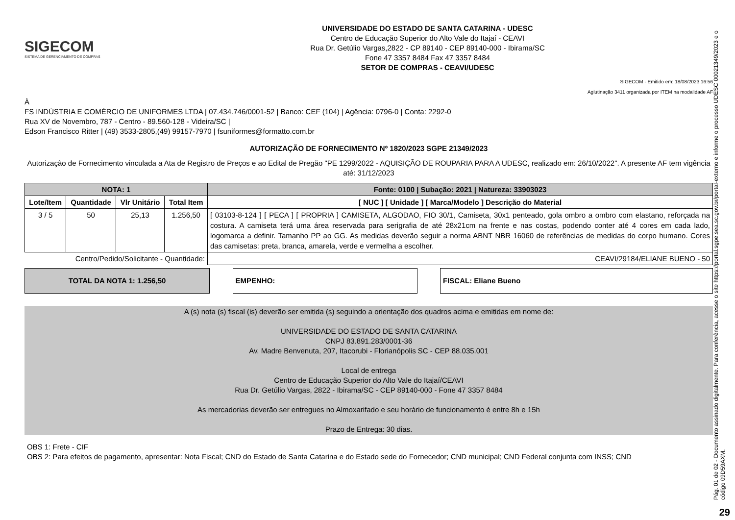SIGECOM
SISTEMA DE GERENCIAMENTO DE COMPRAS
UNIVERSIDADE DO ESTADO DE SANTA CATARINA - UDESC
Centro de Educação Superior do Alto Vale do Itajaí - CEAVI
Rua Dr. Getúlio Vargas,2822 - CP 89140 - CEP 89140-000 - Ibirama/SC
Fone 47 3357 8484 Fax 47 3357 8484
SETOR DE COMPRAS - CEAVI/UDESC
SIGECOM - Emitido em: 18/08/2023 16:56
Aglutinação 3411 organizada por ITEM na modalidade AF
À
FS INDÚSTRIA E COMÉRCIO DE UNIFORMES LTDA | 07.434.746/0001-52 | Banco: CEF (104) | Agência: 0796-0 | Conta: 2292-0
Rua XV de Novembro, 787 - Centro - 89.560-128 - Videira/SC |
Edson Francisco Ritter | (49) 3533-2805,(49) 99157-7970 | fsuniformes@formatto.com.br
AUTORIZAÇÃO DE FORNECIMENTO Nº 1820/2023 SGPE 21349/2023
Autorização de Fornecimento vinculada a Ata de Registro de Preços e ao Edital de Pregão "PE 1299/2022 - AQUISIÇÃO DE ROUPARIA PARA A UDESC, realizado em: 26/10/2022". A presente AF tem vigência até: 31/12/2023
| NOTA: 1 | | | | Fonte: 0100 / Subação: 2021 / Natureza: 33903023 |
| --- | --- | --- | --- | --- |
| Lote/Item | Quantidade | Vlr Unitário | Total Item | [ NUC ] [ Unidade ] [ Marca/Modelo ] Descrição do Material |
| 3 / 5 | 50 | 25,13 | 1.256,50 | [ 03103-8-124 ] [ PECA ] [ PROPRIA ] CAMISETA, ALGODAO, FIO 30/1, Camiseta, 30x1 penteado, gola ombro a ombro com elastano, reforçada na costura. A camiseta terá uma área reservada para serigrafia de até 28x21cm na frente e nas costas, podendo conter até 4 cores em cada lado, logomarca a definir. Tamanho PP ao GG. As medidas deverão seguir a norma ABNT NBR 16060 de referências de medidas do corpo humano. Cores das camisetas: preta, branca, amarela, verde e vermelha a escolher. |
| Centro/Pedido/Solicitante - Quantidade: | | | | CEAVI/29184/ELIANE BUENO - 50 |
TOTAL DA NOTA 1: 1.256,50 EMPENHO: FISCAL: Eliane Bueno
A (s) nota (s) fiscal (is) deverão ser emitida (s) seguindo a orientação dos quadros acima e emitidas em nome de:
UNIVERSIDADE DO ESTADO DE SANTA CATARINA
CNPJ 83.891.283/0001-36
Av. Madre Benvenuta, 207, Itacorubi - Florianópolis SC - CEP 88.035.001
Local de entrega
Centro de Educação Superior do Alto Vale do Itajaí/CEAVI
Rua Dr. Getúlio Vargas, 2822 - Ibirama/SC - CEP 89140-000 - Fone 47 3357 8484
As mercadorias deverão ser entregues no Almoxarifado e seu horário de funcionamento é entre 8h e 15h
Prazo de Entrega: 30 dias.
OBS 1: Frete - CIF
OBS 2: Para efeitos de pagamento, apresentar: Nota Fiscal; CND do Estado de Santa Catarina e do Estado sede do Fornecedor; CND municipal; CND Federal conjunta com INSS; CND
Pág. 01 de 02 - Documento assinado digitalmente. Para conferência, acesse o site https://portal.sgpe.sea.sc.gov.br/portal-externo e informe o processo UDESC 00021349/2023 e o código 09D59AXM.
29